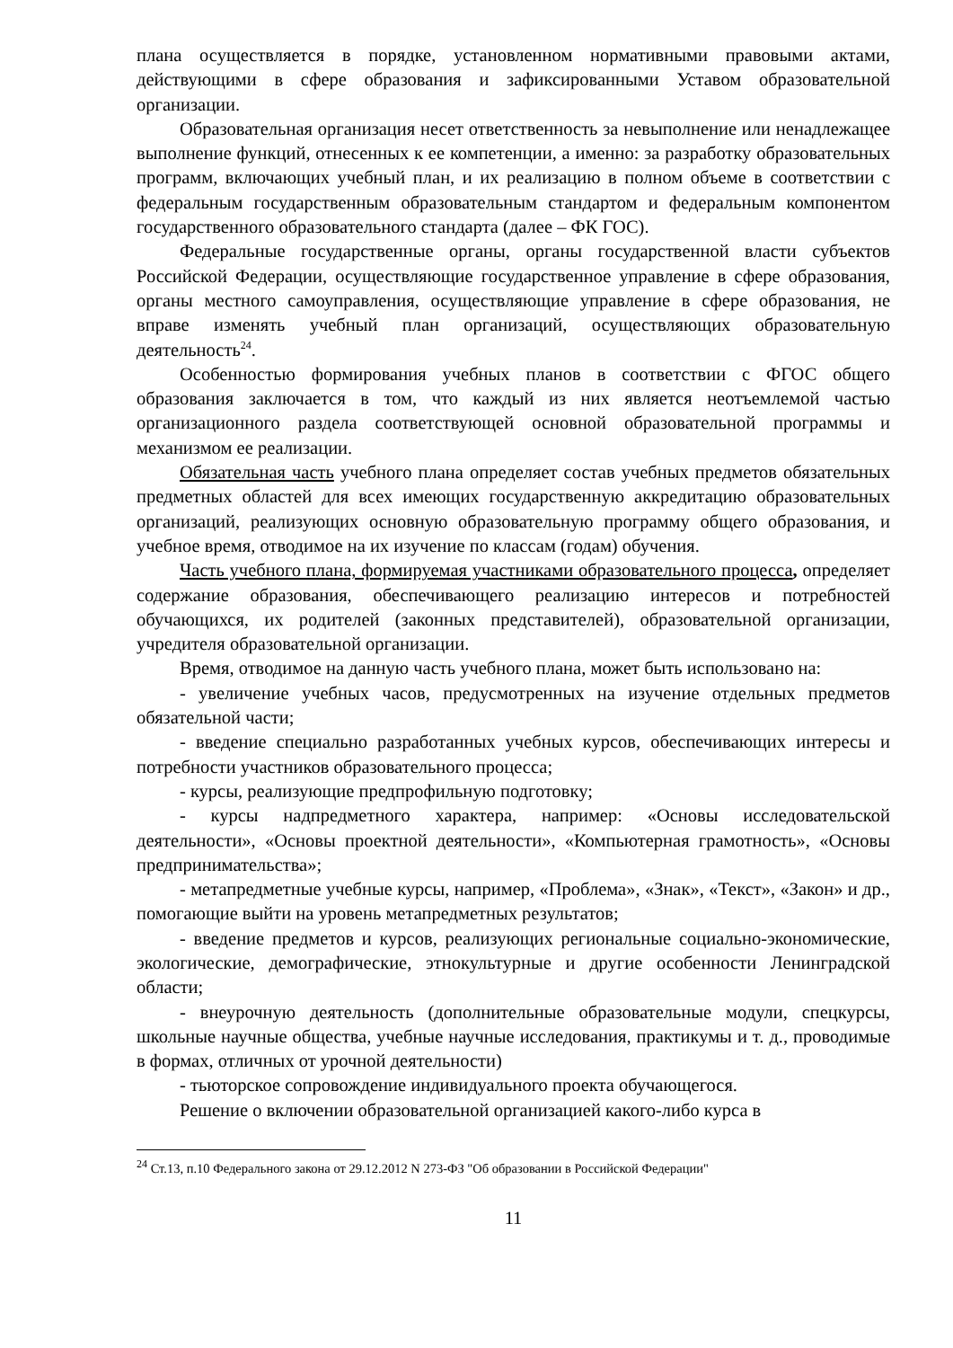плана осуществляется в порядке, установленном нормативными правовыми актами, действующими в сфере образования и зафиксированными Уставом образовательной организации.
Образовательная организация несет ответственность за невыполнение или ненадлежащее выполнение функций, отнесенных к ее компетенции, а именно: за разработку образовательных программ, включающих учебный план, и их реализацию в полном объеме в соответствии с федеральным государственным образовательным стандартом и федеральным компонентом государственного образовательного стандарта (далее – ФК ГОС).
Федеральные государственные органы, органы государственной власти субъектов Российской Федерации, осуществляющие государственное управление в сфере образования, органы местного самоуправления, осуществляющие управление в сфере образования, не вправе изменять учебный план организаций, осуществляющих образовательную деятельность<sup>24</sup>.
Особенностью формирования учебных планов в соответствии с ФГОС общего образования заключается в том, что каждый из них является неотъемлемой частью организационного раздела соответствующей основной образовательной программы и механизмом ее реализации.
Обязательная часть учебного плана определяет состав учебных предметов обязательных предметных областей для всех имеющих государственную аккредитацию образовательных организаций, реализующих основную образовательную программу общего образования, и учебное время, отводимое на их изучение по классам (годам) обучения.
Часть учебного плана, формируемая участниками образовательного процесса, определяет содержание образования, обеспечивающего реализацию интересов и потребностей обучающихся, их родителей (законных представителей), образовательной организации, учредителя образовательной организации.
Время, отводимое на данную часть учебного плана, может быть использовано на:
- увеличение учебных часов, предусмотренных на изучение отдельных предметов обязательной части;
- введение специально разработанных учебных курсов, обеспечивающих интересы и потребности участников образовательного процесса;
- курсы, реализующие предпрофильную подготовку;
- курсы надпредметного характера, например: «Основы исследовательской деятельности», «Основы проектной деятельности», «Компьютерная грамотность», «Основы предпринимательства»;
- метапредметные учебные курсы, например, «Проблема», «Знак», «Текст», «Закон» и др., помогающие выйти на уровень метапредметных результатов;
- введение предметов и курсов, реализующих региональные социально-экономические, экологические, демографические, этнокультурные и другие особенности Ленинградской области;
- внеурочную деятельность (дополнительные образовательные модули, спецкурсы, школьные научные общества, учебные научные исследования, практикумы и т. д., проводимые в формах, отличных от урочной деятельности)
- тьюторское сопровождение индивидуального проекта обучающегося.
Решение о включении образовательной организацией какого-либо курса в
<sup>24</sup> Ст.13, п.10 Федерального закона от 29.12.2012 N 273-ФЗ "Об образовании в Российской Федерации"
11